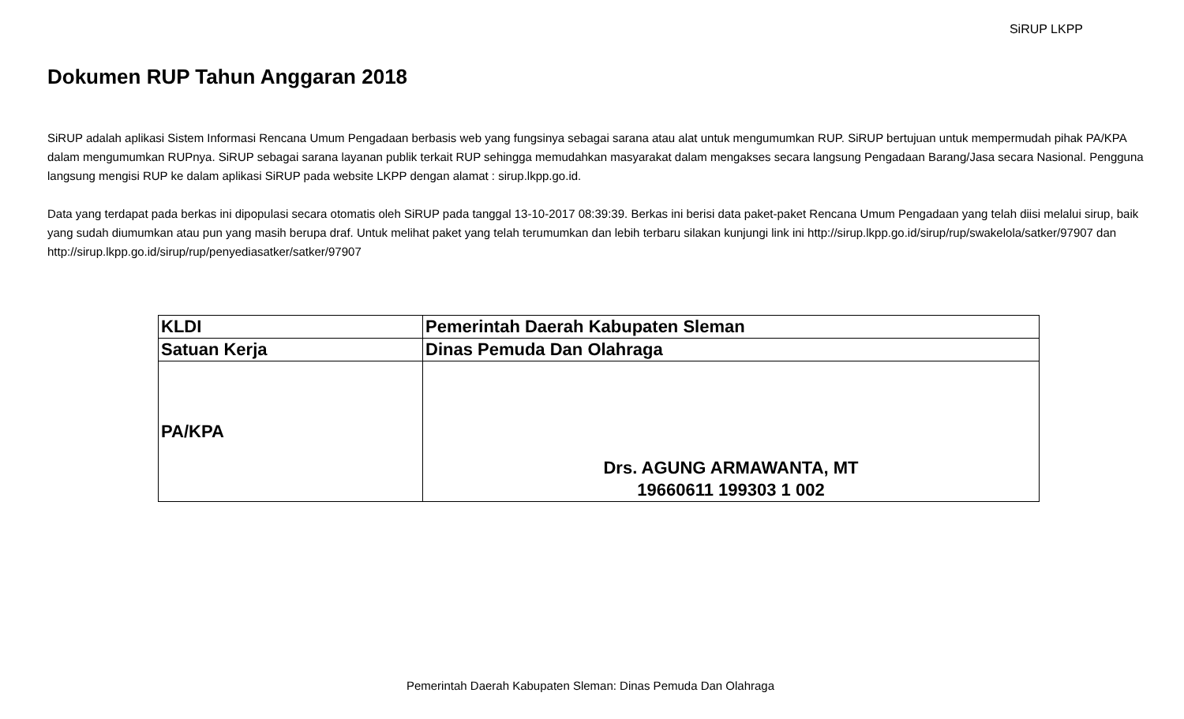SiRUP LKPP
Dokumen RUP Tahun Anggaran 2018
SiRUP adalah aplikasi Sistem Informasi Rencana Umum Pengadaan berbasis web yang fungsinya sebagai sarana atau alat untuk mengumumkan RUP. SiRUP bertujuan untuk mempermudah pihak PA/KPA dalam mengumumkan RUPnya. SiRUP sebagai sarana layanan publik terkait RUP sehingga memudahkan masyarakat dalam mengakses secara langsung Pengadaan Barang/Jasa secara Nasional. Pengguna langsung mengisi RUP ke dalam aplikasi SiRUP pada website LKPP dengan alamat : sirup.lkpp.go.id.
Data yang terdapat pada berkas ini dipopulasi secara otomatis oleh SiRUP pada tanggal 13-10-2017 08:39:39. Berkas ini berisi data paket-paket Rencana Umum Pengadaan yang telah diisi melalui sirup, baik yang sudah diumumkan atau pun yang masih berupa draf. Untuk melihat paket yang telah terumumkan dan lebih terbaru silakan kunjungi link ini http://sirup.lkpp.go.id/sirup/rup/swakelola/satker/97907 dan http://sirup.lkpp.go.id/sirup/rup/penyediasatker/satker/97907
| KLDI | Pemerintah Daerah Kabupaten Sleman |
| Satuan Kerja | Dinas Pemuda Dan Olahraga |
| PA/KPA | Drs. AGUNG ARMAWANTA, MT 19660611 199303 1 002 |
Pemerintah Daerah Kabupaten Sleman: Dinas Pemuda Dan Olahraga